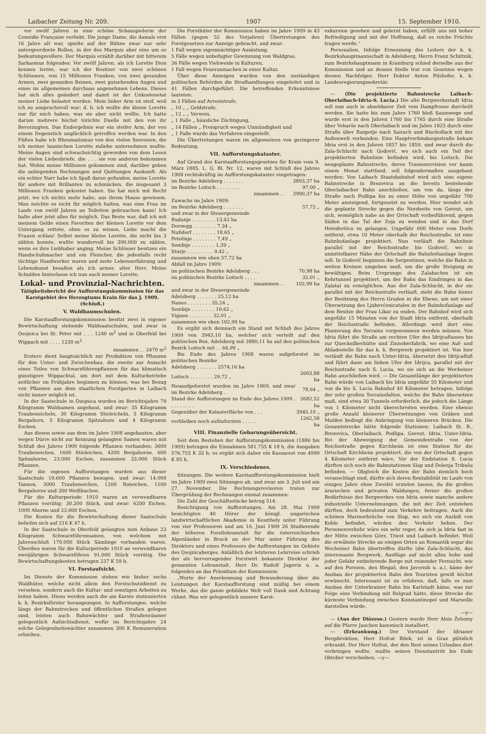Laibacher Zeitung Nr. 209. 1907 15. September 1910.
vor zwölf Jahren in eine schöne Schauspielerin der Comédie Française verliebt. Die junge Dame, die damals erst 16 Jahre alt war, spielte auf der Bühne zwar nur sehr untergeordnete Rollen, in der des Marquis aber eine um so bedeutungsvollere. Der Marquis erzählt darüber mit bitterem Sarkasmus folgendes: Vor zwölf Jahren, als ich Lorette Dion kennen lernte, war ich der Besitzer von zwei schönen Schlössern, von 15 Millionen Franken, von zwei gesunden Armen, zwei gesunden Beinen, zwei gutsehenden Augen und eines im allgemeinen durchaus angenehmen Lebens. Dieses hat sich alles geändert und damit ist der Unkostenetat meiner Liebe belastet worden. Mein linker Arm ist steif, weil ich zu anspruchsvoll war; d. h. ich wollte die kleine Lorette nur für mich haben, was sie aber nicht wollte. Ich hatte darum mehrere höchst törichte Duelle mit den von ihr Bevorzugten. Das Endergebnis war ein steifer Arm, der von einem Degenstich unglücklich getroffen worden war. In den Füßen habe ich Rheumatismus von den vielen Seereisen, die ich meiner launischen Lorette zuliebe unternehmen mußte. Meine Augen sind schwachsichtig geworden von dem Lesen der vielen Liebesbriefe, die . . . sie von anderen bekommen hat. Wohin meine Millionen gekommen sind, darüber geben die anliegenden Rechnungen und Quittungen Auskunft. Als ein echter Narr habe ich Spaß daran gefunden, meine Lorette für andere mit Brillanten zu schmücken, die insgesamt 3 Millionen Franken gekostet haben. Sie hat mich mit Recht jetzt, wo ich nichts mehr habe, aus ihrem Hause gewiesen. Man möchte es nicht für möglich halten, was eine Frau im Laufe von zwölf Jahren an Toiletten gebrauchen kann! Ich halte aber jetzt alles für möglich. Das Beste war, daß ich mit meinem Gelde einen Favoriten der kleinen Lorette vor dem Untergang rettete, ohne es zu wissen. Liebe macht die Frauen schlau! Selbst meine kleine Lorette, die nicht bis 3 zählen konnte, wußte wundervoll bis 300.000 zu zählen, wenn es ihre Liebhaber anging. Meine Schlösser besitzen ein Handschuhmacher und ein Fleischer, die jedenfalls recht tüchtige Handwerker waren und mehr Lebenserfahrung und Lebenskunst besaßen als ich armer, alter Herr. Meine Schulden hinterlasse ich nun auch meiner Lorette.
Lokal- und Provinzial-Nachrichten.
Tätigkeitsbericht der Aufforstungskommission für das Karstgebiet des Herzogtums Krain für das J. 1909. (Schluß.)
V. Waldbaumschulen.
Die Karstaufforstungskommission besitzt zwei in eigener Bewirtschaftung stehende Waldsaatschulen, und zwar in Osojnica bei St. Peter mit . . . 1240 m<sup>2</sup> und in Oberfeld bei Wippach mit . . . . 1230 m<sup>2</sup>
zusammen . . 2470 m<sup>2</sup>
Erstere dient hauptsächlich zur Produktion von Pflanzen für den Unter- und Zwischenbau, die zweite zur Anzucht eines Teiles von Schwarzföhrenpflanzen für das klimatisch günstigere Wippachtal, um dort mit dem Kulturbetriebe zeitlicher im Frühjahre beginnen zu können, was bei Bezug von Pflanzen aus dem staatlichen Forstgarten in Laibach nicht immer möglich ist.
In der Saatschule in Osojnica wurden im Berichtsjahre 79 Kilogramm Waldsamen angebaut, und zwar: 35 Kilogramm Traubeneicheln, 30 Kilogramm Stieleicheln, 5 Kilogramm Bergahorn, 5 Kilogramm Spitzahorn und 4 Kilogramm Eschen.
Aus diesen sowie aus dem im Jahre 1908 angebauten, aber wegen Dürre nicht zur Keimung gelangten Samen waren mit Schluß des Jahres 1909 folgende Pflanzen vorhanden: 3600 Traubeneichen, 1600 Stieleichen, 4200 Bergahorne, 600 Spitzahorne, 23.000 Eschen, zusammen 33.000 Stück Pflanzen.
Für die eigenen Aufforstungen wurden aus dieser Saatschule 19.600 Pflanzen bezogen, und zwar: 14.000 Tannen, 3000 Traubeneichen, 1200 Roteichen, 1100 Bergahorne und 300 Weißbuchen.
Für die Kulturperiode 1910 waren an verwendbaren Pflanzen vorrätig: 30.200 Stück, und zwar: 6200 Eichen, 1000 Ahorne und 23.000 Eschen.
Die Kosten für die Bewirtschaftung dieser Saatschule beliefen sich auf 216 K 47 h.
In der Saatschule in Oberfeld gelangten zum Anbaue 23 Kilogramm Schwarzföhrensamen, von welchem mit Jahresschluß 170.000 Stück Sämlinge vorhanden waren. Überdies waren für die Kulturperiode 1910 an verwendbaren zweijährigen Schwarzföhren 91.000 Stück vorrätig. Die Bewirtschaftungskosten betrugen 237 K 59 h.
VI. Forstaufsicht.
Im Dienste der Kommission stehen wie bisher sechs Waldhüter, welche nicht allein den Forstschutzdienst zu versehen, sondern auch die Kultur- und sonstigen Arbeiten zu leiten haben. Hiezu werden auch die am Karste stationierten k. k. Bezirksförster herangezogen. In Aufforstungen, welche längs der Bahnstrecken und öffentlichen Straßen gelegen sind, leisten auch Bahnwächter und Straßenräumer gelegentlich Aufsichtsdienst, wofür im Berichtsjahre 24 solche Gelegenheitswächter zusammen 300 K Remuneration erhielten.
Die Forsthüter der Kommission haben im Jahre 1909 in 43 Fällen (gegen 52 des Vorjahres) Übertretungen des Forstgesetzes zur Anzeige gebracht, und zwar:
1 Fall wegen eigenmächtiger Ausästung,
5 Fälle wegen unbefugter Gewinnung von Waldgras,
36 Fälle wegen Viehweide in Kulturen,
1 Fall wegen Feueranmachen in einer Kultur.
Über diese Anzeigen wurden von den zuständigen politischen Behörden die Strafhandlungen eingeleitet und in 41 Fällen durchgeführt. Die betreffenden Erkenntnisse lauteten:
in 3 Fällen auf Arreststrafe,
„ 10 „ „ Geldstrafe,
„ 12 „ „ Verweis,
„ 1 Falle „ häusliche Züchtigung,
„ 14 Fällen „ Freispruch wegen Unmündigkeit und
„ 1 Falle wurde das Verfahren eingestellt.
Die Übertretungen waren im allgemeinen von geringerer Bedeutung.
VII. Aufforstungskataster.
Auf Grund des Karstaufforstungsgesetzes für Krain vom 9. März 1885, L. G. Bl. Nr. 12, waren mit Schluß des Jahres 1908 rechtskräftig im Aufforstungskataster eingetragen:
| im Bezirke Adelsberg . . . . . . . | 3893,37 ha |
| im Bezirke Loitsch . . . . . . . . | 97,00 „ |
| zusammen . . | 3990,37 ha |
| Zuwachs im Jahre 1909: | |
| im Bezirke Adelsberg . . . . . . . | 57,72 „ |
| und zwar in der Steuergemeinde | |
| Budanje . . . . . . . . 13,42 ha | |
| Dornegg . . . . . . . . 7,34 „ | |
| Nußdorf . . . . . . . . 18,65 „ | |
| Petelinje . . . . . . . . 7,49 „ | |
| Sembije . . . . . . . . 1,39 „ | |
| Sturje . . . . . . . . . 9,42 „ | |
| zusammen wie oben 57,72 ha | |
| Abfall im Jahre 1909: | |
| im politischen Bezirke Adelsberg . . . | 70,98 ha |
| im politischen Bezirke Loitsch . . . . | 32,01 „ |
| zusammen . . | 102,99 ha |
| und zwar in der Steuergemeinde | |
| Adelsberg . . . . . . . 25,12 ha | |
| Nanos . . . . . . . . 35,24 „ | |
| Sembije . . . . . . . . 10,62 „ | |
| Vigaun . . . . . . . . 32,01 „ | |
| zusammen wie oben 102,99 ha | |
Es ergibt sich demnach ein Stand mit Schluß des Jahres 1909 von 3945,10 ha, welcher sich verteilt auf den politischen Bez. Adelsberg mit 3880,11 ha auf den politischen Bezirk Loitsch mit . . 64,99 „
Bis Ende des Jahres 1908 waren aufgeforstet im politischen Bezirke
| Adelsberg . . . . . . . 2574,16 ha | |
| Loitsch . . . . . . . . 29,72 „ | 2603,88 ha |
| Neuaufgeforstet wurden im Jahre 1909, und zwar im Bezirke Adelsberg . | 78,64 „ |
| Stand der Aufforstungen zu Ende des Jahres 1909 . . . . . . . . . | 2682,52 ha |
| Gegenüber der Katasterfläche von . . . | 3945,10 „ |
| verbleiben noch aufzuforsten . . . . . | 1262,58 ha |
VIII. Finanzielle Gebarungsübersicht.
Seit dem Bestehen der Aufforstungskommission (1886 bis 1909) betrugen die Einnahmen 581.755 K 18 h, die Ausgaben 576.755 K 33 h; es ergibt sich daher ein Kassarest von 4999 K 85 h.
IX. Verschiedenes.
Sitzungen. Die weitere Karstaufforstungskommission hielt im Jahre 1909 zwei Sitzungen ab, und zwar am 3. Juli und am 27. November. Die Rechnungsrevisoren traten zur Überprüfung der Rechnungen einmal zusammen.
Die Zahl der Geschäftsstücke betrug 514.
Besichtigung von Aufforstungen. Am 28. Mai 1909 besichtigten 40 Hörer der königl. ungarischen landwirtschaftlichen Akademie in Keszthely unter Führung von vier Professoren und am 16. Juni 1909 26 Studierende der höheren Forstlehranstalt für die österreichischen Alpenländer in Bruck an der Mur unter Führung des Direktors und eines Professors die Aufforstungen im Gebiete des Osojnicaberges. Anläßlich der letzteren Lehrreise schrieb der als hervorragender Forstwirt bekannte Direktor der genannten Lehranstalt, Herr Dr. Rudolf Jugoviz u. a. folgendes an das Präsidium der Kommission:
„Worte der Anerkennung und Bewunderung über die Leistungen der Karstaufforstung sind müßig bei einem Werke, das die ganze gebildete Welt voll Dank und Achtung rühmt. Was wir gelegentlich unserer Karst-
exkursion gesehen und gelernt haben, erfüllt uns mit hoher Befriedigung und mit der Hoffnung, daß es reiche Früchte tragen werde.“
Personalien. Infolge Ernennung des Leiters der k. k. Bezirkshauptmannschaft in Adelsberg, Herrn Franz Schittnik, zum Bezirkshauptmann in Krainburg schied derselbe aus der Kommission und an dessen Stelle trat von Gesetzes wegen dessen Nachfolger, Herr Doktor Anton Pilshofer, k. k. Landesregierungssekretär.
— (Die projektierte Bahnstrecke Laibach-Oberlaibach-Idria-S. Lucia.) Die alte Bergwerksstadt Idria soll nun auch in absehbarer Zeit vom Dampfrosse durcheilt werden. Sie hatte bis zum Jahre 1760 bloß Saumwege und wurde erst in den Jahren 1760 bis 1765 durch eine Straße über Veharše nach Oberlaibach und im Jahre 1825 durch eine Straße über Razpotje nach Sairach und Bischoflack mit der Außenwelt verbunden. Eine Hauptverbindungsstraße bekam Idria erst in den Jahren 1857 bis 1859, und zwar durch die Zala-Schlucht nach Godovič, wo sich auch ein Teil der projektierten Bahnlinie befinden wird, bis Loitsch. Die neugeplante Bahnstrecke, deren Trassenrevision vor kaum einem Monat stattfand, soll folgendermaßen ausgebaut werden: Von Laibach Staatsbahnhof wird sich eine eigene Bahnstrecke in Brezovica an die bereits bestehende Oberlaibacher Bahn anschließen, um von da, längs der Straße nach Podlipa bis zu einer Höhe von ungefähr 700 Meter ansteigend, fortgesetzt zu werden. Hier wendet sich die geplante Strecke gegen die Nordseite von Gereut, um sich, womöglich nahe an der Ortschaft vorbeiführend, gegen Süden in das Tal der Zeja zu wenden und in das Dorf Hotederšica zu gelangen. Ungefähr 600 Meter vom Dorfe entfernt, etwa 10 Meter oberhalb der Reichsstraße, ist eine Bahnhofanlage projektiert. Nun verläuft die Bahnlinie parallel mit der Reichsstraße bis Godovič, wo in unmittelbarer Nähe der Ortschaft die Bahnhofsanlage liegen soll. In Godovič beginnen die Serpentinen, welche die Bahn in weiten Kreisen umgehen muß, um die große Steigung zu bewältigen. Beim Ursprunge des Zalabaches ist ein Kehrtunnel projektiert, um der Bahn das Eindringen in das Zalatal zu ermöglichen. Aus der Zala-Schlucht, in der sie parallel mit der Reichsstraße verläuft, zieht die Bahn hinter der Besitzung des Herrn Gruden in die Ebene, um mit einer Übersetzung des Ljubevčenicatales in der Bahnhofanlage auf dem Besitze der Frau Likar zu enden. Der Bahnhof wird sich ungefähr 15 Minuten von der Stadt Idria entfernt, oberhalb der Reichsstraße befinden. Allerdings wird dort eine Planierung des Terrains vorgenommen werden müssen. Von Idria führt die Straße am rechten Ufer des Idrijcaflusses bis zur Quecksilberhütte und Zinnoberfabrik, wo eine Auf- und Abladestelle für das k. k. Bergwerk projektiert ist. Von hier verläuft die Bahn nach Unter-Idria, übersetzt den Idrijcafluß und führt dann am linken Ufer der Idrijca, parallel mit der Reichsstraße nach S. Lucia, wo sie sich an die Wocheiner Bahn anschließen wird. — Die Gesamtlänge der projektierten Bahn würde von Laibach bis Idria ungefähr 55 Kilometer und von da bis S. Lucia Bahnhof 40 Kilometer betragen. Infolge der sehr großen Terrainsfalten, welche die Bahn übersetzen muß, sind etwa 30 Tunnels erforderlich, die jedoch die Länge von 1 Kilometer nicht überschreiten werden. Eine ebenso große Anzahl kleinerer Übersetzungen von Gräben und Mulden bedingt die Anbringung von kleineren Brücken. Die Gesamtstrecke hätte folgende Stationen: Laibach St. B., Brezovica, Oberlaibach, Podlipa, Gereut, Idria, Unter-Idria. Bei der Abzweigung der Gemeindestraße von der Reichsstraße gegen Kirchheim ist eine Station für die Ortschaft Kirchheim projektiert, die von der Ortschaft gegen 4 Kilometer entfernt wäre. Vor der Endstation S. Lucia dürften sich noch die Bahnstationen Slap und Dolenja Tribuša befinden. — Obgleich die Kosten der Bahn ziemlich hoch veranschlagt sind, dürfte sich deren Rentabilität im Laufe von einigen Jahre ohne Zweifel erzielen lassen, da die großen ärarischen und privaten Waldungen, ferner die großen Bedürfnisse des Bergwerkes von Idria sowie manche andere industrielle Unternehmungen, die mit der Zeit entstehen dürften, doch bedeutend zum Verkehre beitragen. Auch die schönen Marmorbrüche von Slap, wo sich ein Ausbiß von Kohle befindet, würden den Verkehr heben. Der Personenverkehr wäre ein sehr reger, da sich ja Idria fast in der Mitte zwischen Görz, Triest und Laibach befindet. Weil die erwähnte Strecke an einigen Orten an Romantik sogar die Wocheiner Bahn übertreffen dürfte (die Zala-Schlucht, das interessante Bergwerk, Ausflüge auf nicht allzu hohe und jeder Gefahr entbehrende Berge mit reizender Fernsicht, wie auf den Porezen, den Blegaš, den Javornik u. a.), käme der Ausbau der projektierten Bahn den Touristen gewiß höchst erwünscht. Interessant ist zu erfahren, daß, falls es zum Ausbau der Unterkrainer Bahn bis Karlstadt käme, was zur Folge eine Verbindung mit Belgrad hätte, diese Strecke die kürzeste Verbindung zwischen Konstantinopel und Marseille darstellen würde.
—y—
— (Aus der Diözese.) Gestern wurde Herr Alois Železny auf die Pfarre Jauchen kanonisch installiert.
— (Erkrankung.) Der Vorstand der Idrianer Bergdirektion, Herr Hofrat Bilek, ist in Graz plötzlich erkrankt. Der Herr Hofrat, der den Rest seines Urlaubes dort verbringen wollte, mußte seinen Dienstantritt bis Ende Oktober verschieben. —y—